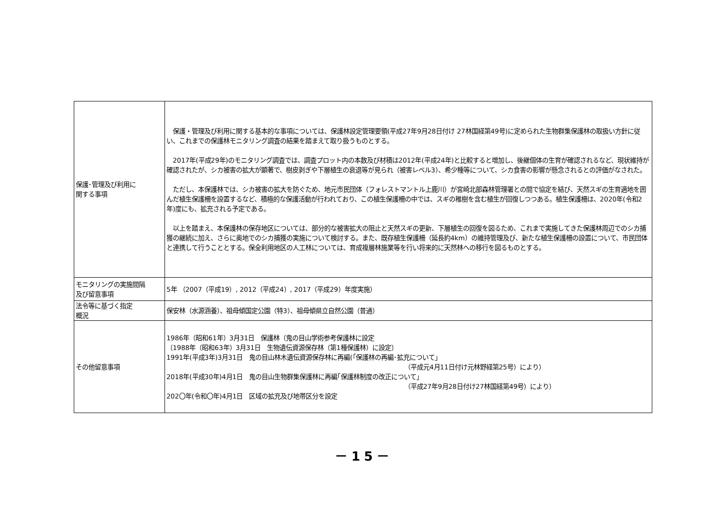| 保護･管理及び利用に 関する事項 | 保護・管理及び利用に関する基本的な事項については、保護林設定管理要領(平成27年9月28日付け 27林国経第49号)に定められた生物群集保護林の取扱い方針に従い、これまでの保護林モニタリング調査の結果を踏まえて取り扱うものとする。 2017年(平成29年)のモニタリング調査では、調査プロット内の本数及び材積は2012年(平成24年)と比較すると増加し、後継個体の生育が確認されるなど、現状維持が確認されたが、シカ被害の拡大が顕著で、樹皮剥ぎや下層植生の衰退等が見られ（被害レベル3）、希少種等について、シカ食害の影響が懸念されるとの評価がなされた。 ただし、本保護林では、シカ被害の拡大を防ぐため、地元市民団体（フォレストマントル上鹿川）が宮崎北部森林管理署との間で協定を結び、天然スギの生育適地を囲んだ植生保護柵を設置するなど、積極的な保護活動が行われており、この植生保護柵の中では、スギの稚樹を含む植生が回復しつつある。植生保護柵は、2020年(令和2年)度にも、拡充される予定である。 以上を踏まえ、本保護林の保存地区については、部分的な被害拡大の阻止と天然スギの更新、下層植生の回復を図るため、これまで実施してきた保護林周辺でのシカ捕獲の継続に加え、さらに奥地でのシカ捕獲の実施について検討する。また、既存植生保護柵（延長約4km）の維持管理及び、新たな植生保護柵の設置について、市民団体と連携して行うこととする。保全利用地区の人工林については、育成複層林施業等を行い将来的に天然林への移行を図るものとする。 |
| モニタリングの実施間隔 及び留意事項 | 5年 （2007（平成19）, 2012（平成24）, 2017（平成29）年度実施） |
| 法令等に基づく指定 概況 | 保安林（水源涵養）、祖母傾国定公園（特3）、祖母傾県立自然公園（普通） |
| その他留意事項 | 1986年（昭和61年）3月31日 保護林（鬼の目山学術参考保護林に設定 〔1988年（昭和63年）3月31日 生物遺伝資源保存林（第1種保護林）に設定〕 1991年(平成3年)3月31日 鬼の目山林木遺伝資源保存林に再編(「保護林の再編･拡充について」 （平成元4月11日付け元林野経第25号）により） 2018年(平成30年)4月1日 鬼の目山生物群集保護林に再編｢保護林制度の改正について」 （平成27年9月28日付け27林国経第49号）により） 202〇年(令和〇年)4月1日 区域の拡充及び地帯区分を設定 |
－15－